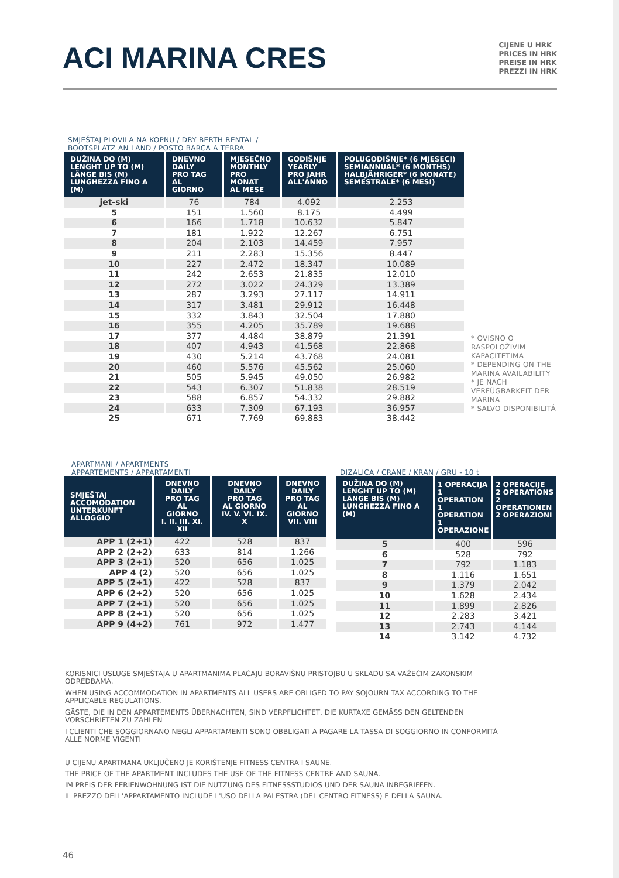ACI MARINA CRES
CIJENE U HRK
PRICES IN HRK
PREISE IN HRK
PREZZI IN HRK
SMJEŠTAJ PLOVILA NA KOPNU / DRY BERTH RENTAL /
BOOTSPLATZ AN LAND / POSTO BARCA A TERRA
| DUŽINA DO (M) LENGHT UP TO (M) LÄNGE BIS (M) LUNGHEZZA FINO A (M) | DNEVNO DAILY PRO TAG AL GIORNO | MJESEČNO MONTHLY PRO MONAT AL MESE | GODIŠNJE YEARLY PRO JAHR ALL'ANNO | POLUGODIŠNJE* (6 MJESECI) SEMIANNUAL* (6 MONTHS) HALBJÄHRIGER* (6 MONATE) SEMESTRALE* (6 MESI) |
| --- | --- | --- | --- | --- |
| jet-ski | 76 | 784 | 4.092 | 2.253 |
| 5 | 151 | 1.560 | 8.175 | 4.499 |
| 6 | 166 | 1.718 | 10.632 | 5.847 |
| 7 | 181 | 1.922 | 12.267 | 6.751 |
| 8 | 204 | 2.103 | 14.459 | 7.957 |
| 9 | 211 | 2.283 | 15.356 | 8.447 |
| 10 | 227 | 2.472 | 18.347 | 10.089 |
| 11 | 242 | 2.653 | 21.835 | 12.010 |
| 12 | 272 | 3.022 | 24.329 | 13.389 |
| 13 | 287 | 3.293 | 27.117 | 14.911 |
| 14 | 317 | 3.481 | 29.912 | 16.448 |
| 15 | 332 | 3.843 | 32.504 | 17.880 |
| 16 | 355 | 4.205 | 35.789 | 19.688 |
| 17 | 377 | 4.484 | 38.879 | 21.391 |
| 18 | 407 | 4.943 | 41.568 | 22.868 |
| 19 | 430 | 5.214 | 43.768 | 24.081 |
| 20 | 460 | 5.576 | 45.562 | 25.060 |
| 21 | 505 | 5.945 | 49.050 | 26.982 |
| 22 | 543 | 6.307 | 51.838 | 28.519 |
| 23 | 588 | 6.857 | 54.332 | 29.882 |
| 24 | 633 | 7.309 | 67.193 | 36.957 |
| 25 | 671 | 7.769 | 69.883 | 38.442 |
* OVISNO O RASPOLOŽIVIM KAPACITETIMA
* DEPENDING ON THE MARINA AVAILABILITY
* JE NACH VERFÜGBARKEIT DER MARINA
* SALVO DISPONIBILITÁ
APARTMANI / APARTMENTS
APPARTEMENTS / APPARTAMENTI
| SMJEŠTAJ ACCOMODATION UNTERKUNFT ALLOGGIO | DNEVNO DAILY PRO TAG AL GIORNO I. II. III. XI. XII | DNEVNO DAILY PRO TAG AL GIORNO IV. V. VI. IX. X | DNEVNO DAILY PRO TAG AL GIORNO VII. VIII |
| --- | --- | --- | --- |
| APP 1 (2+1) | 422 | 528 | 837 |
| APP 2 (2+2) | 633 | 814 | 1.266 |
| APP 3 (2+1) | 520 | 656 | 1.025 |
| APP 4 (2) | 520 | 656 | 1.025 |
| APP 5 (2+1) | 422 | 528 | 837 |
| APP 6 (2+2) | 520 | 656 | 1.025 |
| APP 7 (2+1) | 520 | 656 | 1.025 |
| APP 8 (2+1) | 520 | 656 | 1.025 |
| APP 9 (4+2) | 761 | 972 | 1.477 |
DIZALICA / CRANE / KRAN / GRU - 10 t
| DUŽINA DO (M) LENGHT UP TO (M) LÄNGE BIS (M) LUNGHEZZA FINO A (M) | 1 OPERACIJA 1 OPERATION 1 OPERATION 1 OPERAZIONE | 2 OPERACIJE 2 OPERATIONS 2 OPERATIONEN 2 OPERAZIONI |
| --- | --- | --- |
| 5 | 400 | 596 |
| 6 | 528 | 792 |
| 7 | 792 | 1.183 |
| 8 | 1.116 | 1.651 |
| 9 | 1.379 | 2.042 |
| 10 | 1.628 | 2.434 |
| 11 | 1.899 | 2.826 |
| 12 | 2.283 | 3.421 |
| 13 | 2.743 | 4.144 |
| 14 | 3.142 | 4.732 |
KORISNICI USLUGE SMJEŠTAJA U APARTMANIMA PLAĆAJU BORAVIŠNU PRISTOJBU U SKLADU SA VAŽEĆIM ZAKONSKIM ODREDBAMA.
WHEN USING ACCOMMODATION IN APARTMENTS ALL USERS ARE OBLIGED TO PAY SOJOURN TAX ACCORDING TO THE APPLICABLE REGULATIONS.
GÄSTE, DIE IN DEN APPARTEMENTS ÜBERNACHTEN, SIND VERPFLICHTET, DIE KURTAXE GEMÄSS DEN GELTENDEN VORSCHRIFTEN ZU ZAHLEN
I CLIENTI CHE SOGGIORNANO NEGLI APPARTAMENTI SONO OBBLIGATI A PAGARE LA TASSA DI SOGGIORNO IN CONFORMITÀ ALLE NORME VIGENTI
U CIJENU APARTMANA UKLJUČENO JE KORIŠTENJE FITNESS CENTRA I SAUNE.
THE PRICE OF THE APARTMENT INCLUDES THE USE OF THE FITNESS CENTRE AND SAUNA.
IM PREIS DER FERIENWOHNUNG IST DIE NUTZUNG DES FITNESSSTUDIOS UND DER SAUNA INBEGRIFFEN.
IL PREZZO DELL'APPARTAMENTO INCLUDE L'USO DELLA PALESTRA (DEL CENTRO FITNESS) E DELLA SAUNA.
46